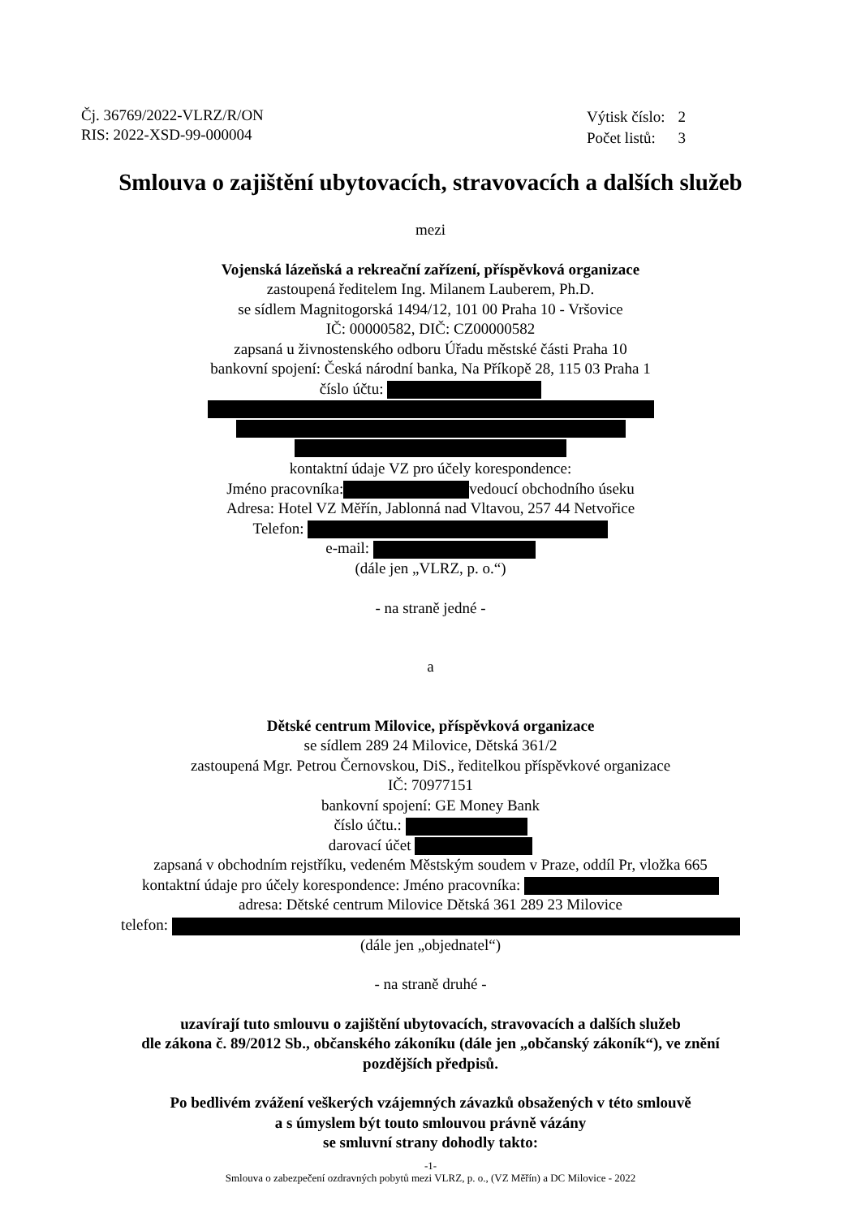Čj. 36769/2022-VLRZ/R/ON
RIS: 2022-XSD-99-000004
| Výtisk číslo: | 2 |
| Počet listů: | 3 |
Smlouva o zajištění ubytovacích, stravovacích a dalších služeb
mezi
Vojenská lázeňská a rekreační zařízení, příspěvková organizace
zastoupená ředitelem Ing. Milanem Lauberem, Ph.D.
se sídlem Magnitogorská 1494/12, 101 00 Praha 10 - Vršovice
IČ: 00000582, DIČ: CZ00000582
zapsaná u živnostenského odboru Úřadu městské části Praha 10
bankovní spojení: Česká národní banka, Na Příkopě 28, 115 03 Praha 1
číslo účtu: kontaktní údaje VZ pro účely korespondence:
Jméno pracovníka: vedoucí obchodního úseku
Adresa: Hotel VZ Měřín, Jablonná nad Vltavou, 257 44 Netvořice
Telefon:
e-mail:
(dále jen „VLRZ, p. o.“)
- na straně jedné -
a
Dětské centrum Milovice, příspěvková organizace
se sídlem 289 24 Milovice, Dětská 361/2
zastoupená Mgr. Petrou Černovskou, DiS., ředitelkou příspěvkové organizace
IČ: 70977151
bankovní spojení: GE Money Bank
číslo účtu.:
darovací účet
zapsaná v obchodním rejstříku, vedeném Městským soudem v Praze, oddíl Pr, vložka 665
kontaktní údaje pro účely korespondence: Jméno pracovníka:
adresa: Dětské centrum Milovice Dětská 361 289 23 Milovice
telefon:
(dále jen „objednatel“)
- na straně druhé -
uzavírají tuto smlouvu o zajištění ubytovacích, stravovacích a dalších služeb
dle zákona č. 89/2012 Sb., občanského zákoníku (dále jen „občanský zákoník“), ve znění
pozdějších předpisů.
Po bedlivém zvážení veškerých vzájemných závazků obsažených v této smlouvě
a s úmyslem být touto smlouvou právně vázány
se smluvní strany dohodly takto:
-1-
Smlouva o zabezpečení ozdravných pobytů mezi VLRZ, p. o., (VZ Měřín) a DC Milovice - 2022